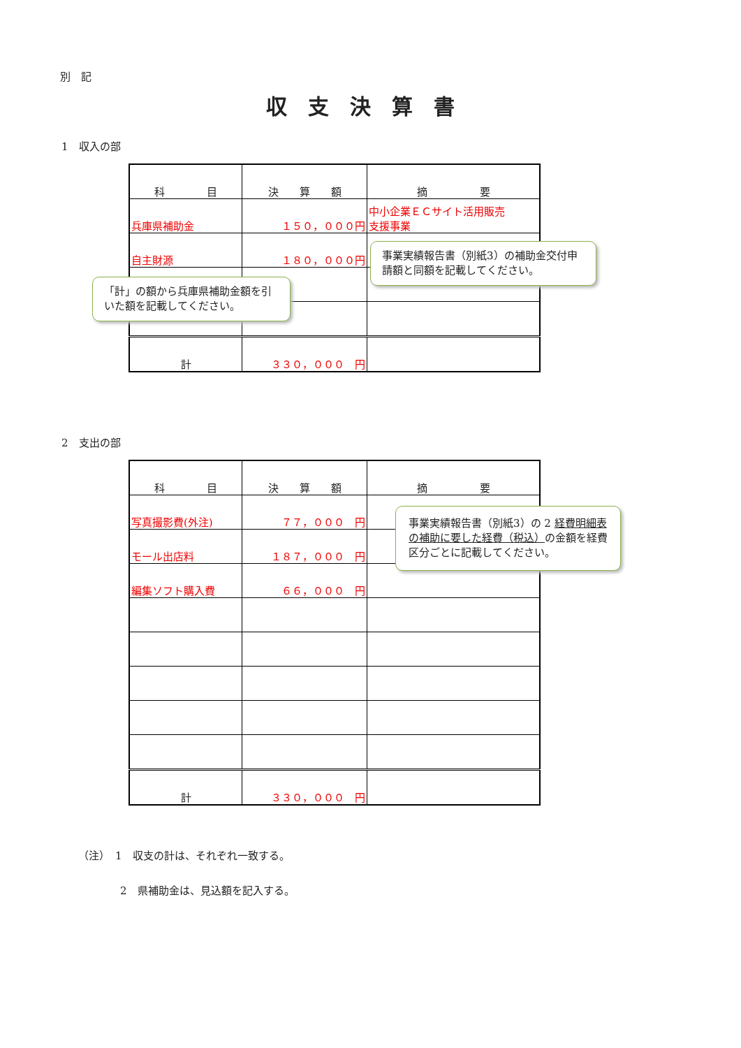別　記
収支決算書
1　収入の部
| 科 目 | 決 算 額 | 摘 要 |
| --- | --- | --- |
| 兵庫県補助金 | １５０，０００円 | 中小企業ＥＣサイト活用販売 支援事業 |
| 自主財源 | １８０，０００円 | |
| 計 | ３３０，０００ 円 | |
事業実績報告書（別紙3）の補助金交付申請額と同額を記載してください。
「計」の額から兵庫県補助金額を引いた額を記載してください。
2　支出の部
| 科 目 | 決 算 額 | 摘 要 |
| --- | --- | --- |
| 写真撮影費(外注) | ７７，０００ 円 | |
| モール出店料 | １８７，０００ 円 | |
| 編集ソフト購入費 | ６６，０００ 円 | |
| 計 | ３３０，０００ 円 | |
事業実績報告書（別紙3）の 2 経費明細表の補助に要した経費（税込）の金額を経費区分ごとに記載してください。
（注）　1　収支の計は、それぞれ一致する。
　　　　2　県補助金は、見込額を記入する。